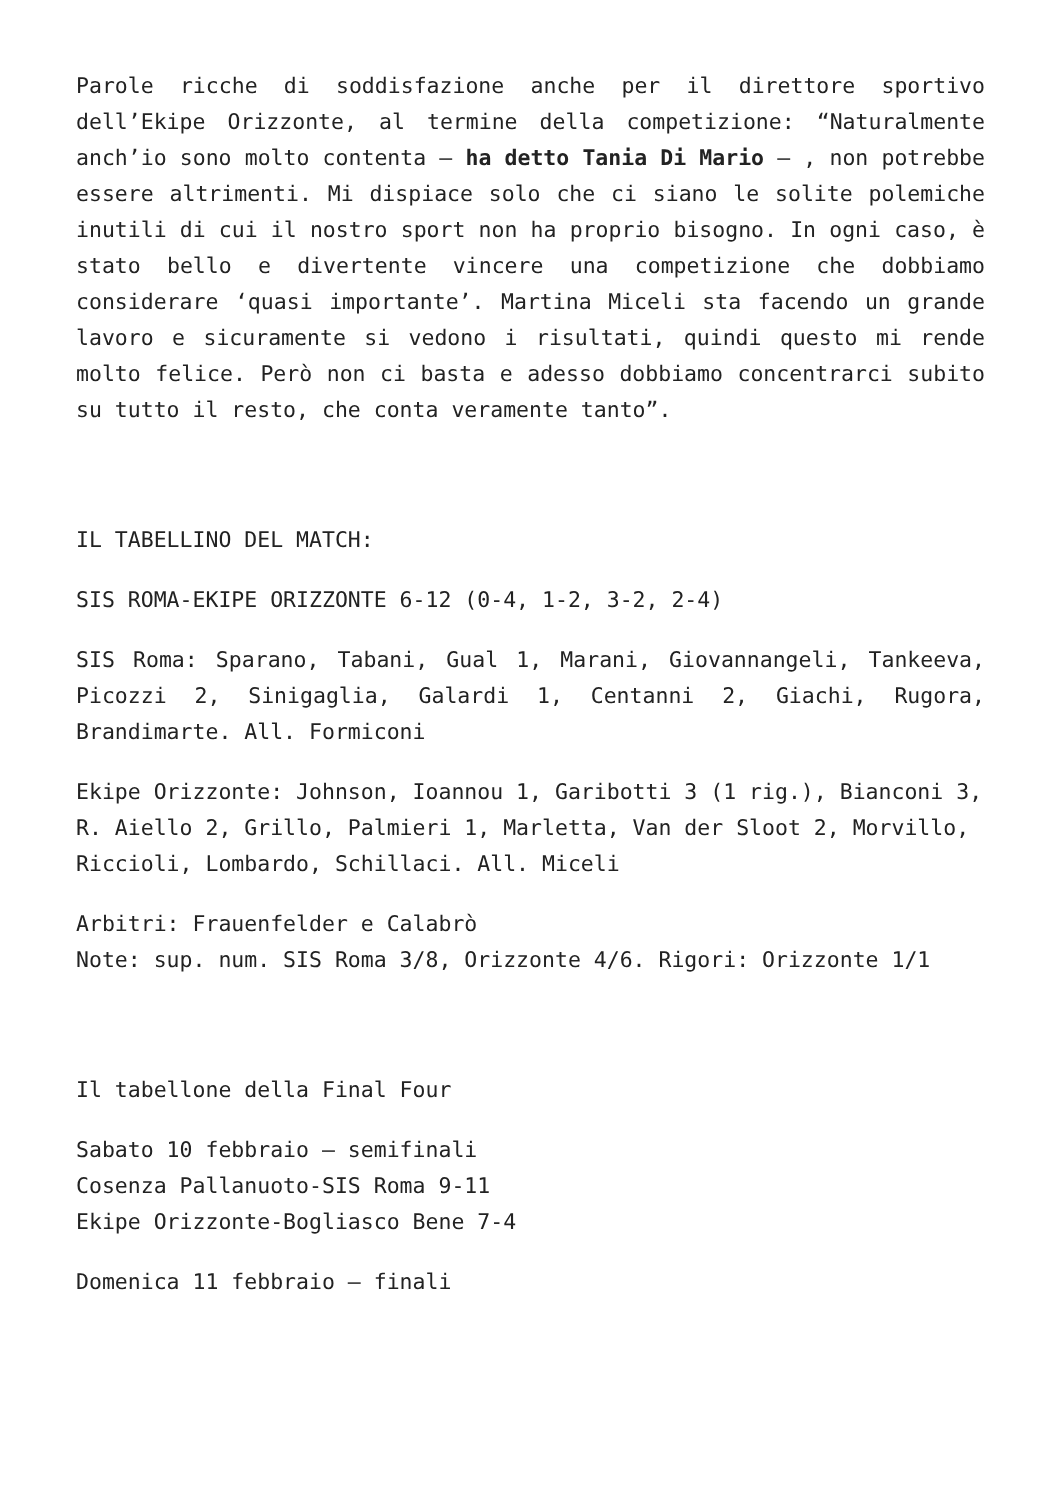Parole ricche di soddisfazione anche per il direttore sportivo dell’Ekipe Orizzonte, al termine della competizione: “Naturalmente anch’io sono molto contenta – ha detto Tania Di Mario – , non potrebbe essere altrimenti. Mi dispiace solo che ci siano le solite polemiche inutili di cui il nostro sport non ha proprio bisogno. In ogni caso, è stato bello e divertente vincere una competizione che dobbiamo considerare ‘quasi importante’. Martina Miceli sta facendo un grande lavoro e sicuramente si vedono i risultati, quindi questo mi rende molto felice. Però non ci basta e adesso dobbiamo concentrarci subito su tutto il resto, che conta veramente tanto”.
IL TABELLINO DEL MATCH:
SIS ROMA-EKIPE ORIZZONTE 6-12 (0-4, 1-2, 3-2, 2-4)
SIS Roma: Sparano, Tabani, Gual 1, Marani, Giovannangeli, Tankeeva, Picozzi 2, Sinigaglia, Galardi 1, Centanni 2, Giachi, Rugora, Brandimarte. All. Formiconi
Ekipe Orizzonte: Johnson, Ioannou 1, Garibotti 3 (1 rig.), Bianconi 3, R. Aiello 2, Grillo, Palmieri 1, Marletta, Van der Sloot 2, Morvillo, Riccioli, Lombardo, Schillaci. All. Miceli
Arbitri: Frauenfelder e Calabrò
Note: sup. num. SIS Roma 3/8, Orizzonte 4/6. Rigori: Orizzonte 1/1
Il tabellone della Final Four
Sabato 10 febbraio – semifinali
Cosenza Pallanuoto-SIS Roma 9-11
Ekipe Orizzonte-Bogliasco Bene 7-4
Domenica 11 febbraio – finali